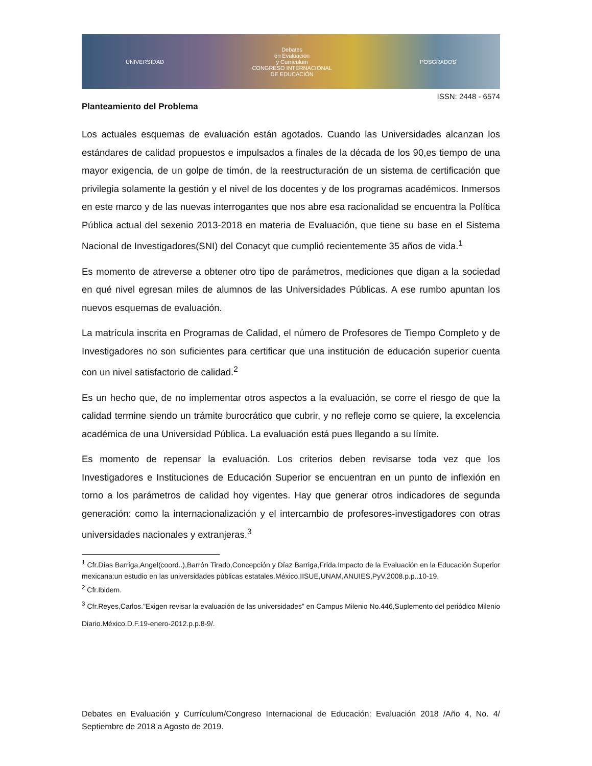UNIVERSIDAD
Debates
en Evaluación
y Currículum
CONGRESO INTERNACIONAL
DE EDUCACIÓN
POSGRADOS
ISSN: 2448 - 6574
Planteamiento del Problema
Los actuales esquemas de evaluación están agotados. Cuando las Universidades alcanzan los estándares de calidad propuestos e impulsados a finales de la década de los 90,es tiempo de una mayor exigencia, de un golpe de timón, de la reestructuración de un sistema de certificación que privilegia solamente la gestión y el nivel de los docentes y de los programas académicos. Inmersos en este marco y de las nuevas interrogantes que nos abre esa racionalidad se encuentra la Política Pública actual del sexenio 2013-2018 en materia de Evaluación, que tiene su base en el Sistema Nacional de Investigadores(SNI) del Conacyt que cumplió recientemente 35 años de vida.<sup>1</sup>
Es momento de atreverse a obtener otro tipo de parámetros, mediciones que digan a la sociedad en qué nivel egresan miles de alumnos de las Universidades Públicas. A ese rumbo apuntan los nuevos esquemas de evaluación.
La matrícula inscrita en Programas de Calidad, el número de Profesores de Tiempo Completo y de Investigadores no son suficientes para certificar que una institución de educación superior cuenta con un nivel satisfactorio de calidad.<sup>2</sup>
Es un hecho que, de no implementar otros aspectos a la evaluación, se corre el riesgo de que la calidad termine siendo un trámite burocrático que cubrir, y no refleje como se quiere, la excelencia académica de una Universidad Pública. La evaluación está pues llegando a su límite.
Es momento de repensar la evaluación. Los criterios deben revisarse toda vez que los Investigadores e Instituciones de Educación Superior se encuentran en un punto de inflexión en torno a los parámetros de calidad hoy vigentes. Hay que generar otros indicadores de segunda generación: como la internacionalización y el intercambio de profesores-investigadores con otras universidades nacionales y extranjeras.<sup>3</sup>
<sup>1</sup> Cfr.Días Barriga,Angel(coord..),Barrón Tirado,Concepción y Díaz Barriga,Frida.Impacto de la Evaluación en la Educación Superior mexicana:un estudio en las universidades públicas estatales.México.IISUE,UNAM,ANUIES,PyV.2008.p.p..10-19.
<sup>2</sup> Cfr.Ibidem.
<sup>3</sup> Cfr.Reyes,Carlos.”Exigen revisar la evaluación de las universidades” en Campus Milenio No.446,Suplemento del periódico Milenio Diario.México.D.F.19-enero-2012.p.p.8-9/.
Debates en Evaluación y Currículum/Congreso Internacional de Educación: Evaluación 2018 /Año 4, No. 4/ Septiembre de 2018 a Agosto de 2019.